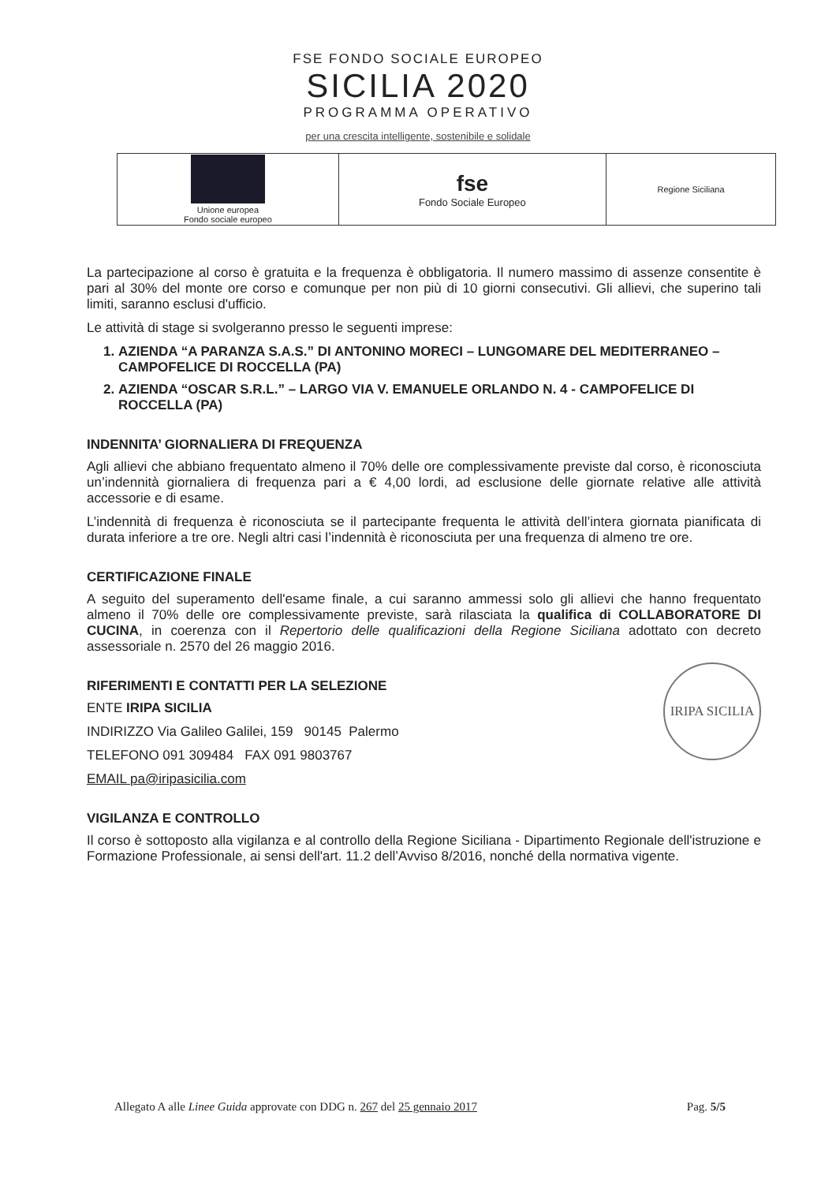FSE FONDO SOCIALE EUROPEO
SICILIA 2020
PROGRAMMA OPERATIVO
per una crescita intelligente, sostenibile e solidale
| Unione europea Fondo sociale europeo | fse Fondo Sociale Europeo | Regione Siciliana |
La partecipazione al corso è gratuita e la frequenza è obbligatoria. Il numero massimo di assenze consentite è pari al 30% del monte ore corso e comunque per non più di 10 giorni consecutivi. Gli allievi, che superino tali limiti, saranno esclusi d'ufficio.
Le attività di stage si svolgeranno presso le seguenti imprese:
1. AZIENDA “A PARANZA S.A.S.” DI ANTONINO MORECI – LUNGOMARE DEL MEDITERRANEO – CAMPOFELICE DI ROCCELLA (PA)
2. AZIENDA “OSCAR S.R.L.” – LARGO VIA V. EMANUELE ORLANDO N. 4 - CAMPOFELICE DI ROCCELLA (PA)
INDENNITA’ GIORNALIERA DI FREQUENZA
Agli allievi che abbiano frequentato almeno il 70% delle ore complessivamente previste dal corso, è riconosciuta un’indennità giornaliera di frequenza pari a € 4,00 lordi, ad esclusione delle giornate relative alle attività accessorie e di esame.
L’indennità di frequenza è riconosciuta se il partecipante frequenta le attività dell’intera giornata pianificata di durata inferiore a tre ore. Negli altri casi l’indennità è riconosciuta per una frequenza di almeno tre ore.
CERTIFICAZIONE FINALE
A seguito del superamento dell'esame finale, a cui saranno ammessi solo gli allievi che hanno frequentato almeno il 70% delle ore complessivamente previste, sarà rilasciata la qualifica di COLLABORATORE DI CUCINA, in coerenza con il Repertorio delle qualificazioni della Regione Siciliana adottato con decreto assessoriale n. 2570 del 26 maggio 2016.
IRIPA SICILIA
RIFERIMENTI E CONTATTI PER LA SELEZIONE
ENTE IRIPA SICILIA
INDIRIZZO Via Galileo Galilei, 159 90145 Palermo
TELEFONO 091 309484 FAX 091 9803767
EMAIL pa@iripasicilia.com
VIGILANZA E CONTROLLO
Il corso è sottoposto alla vigilanza e al controllo della Regione Siciliana - Dipartimento Regionale dell'istruzione e Formazione Professionale, ai sensi dell'art. 11.2 dell’Avviso 8/2016, nonché della normativa vigente.
Allegato A alle Linee Guida approvate con DDG n. 267 del 25 gennaio 2017 Pag. 5/5